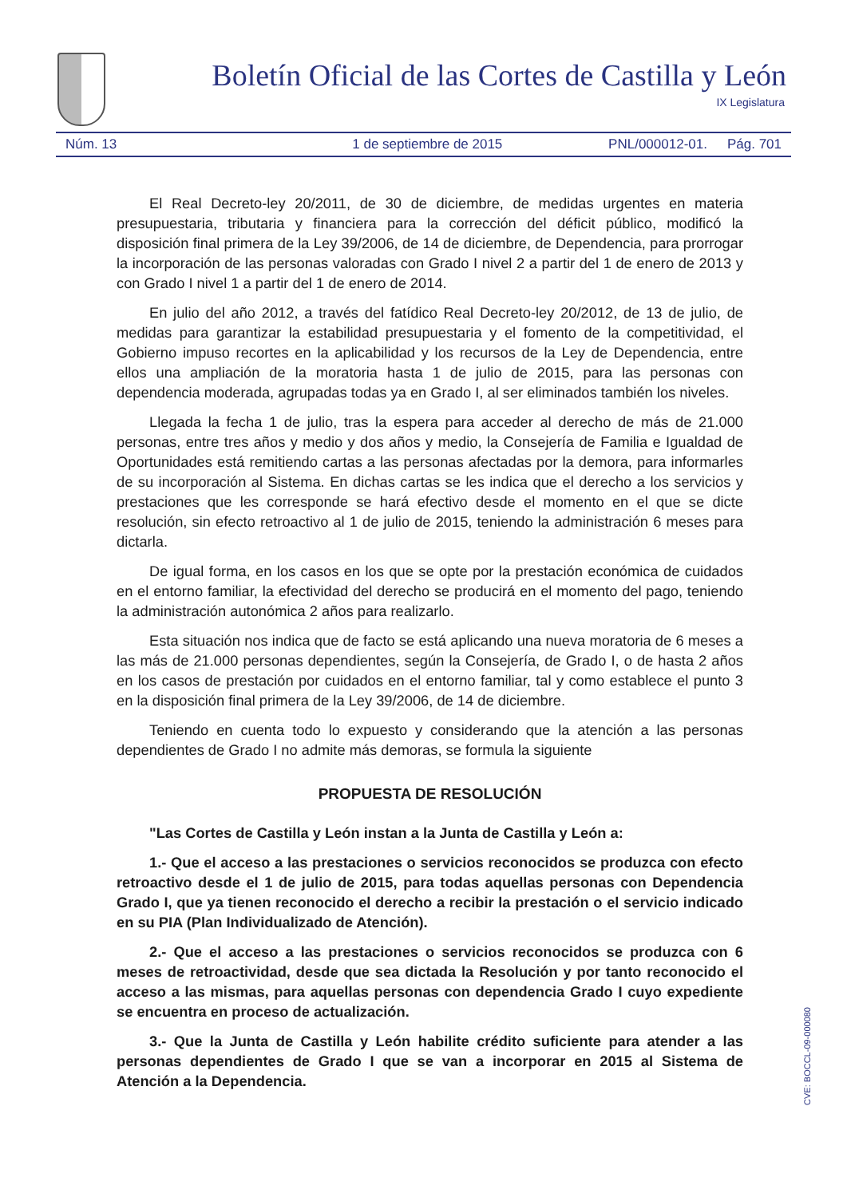Boletín Oficial de las Cortes de Castilla y León
IX Legislatura
Núm. 13 1 de septiembre de 2015 PNL/000012-01. Pág. 701
El Real Decreto-ley 20/2011, de 30 de diciembre, de medidas urgentes en materia presupuestaria, tributaria y financiera para la corrección del déficit público, modificó la disposición final primera de la Ley 39/2006, de 14 de diciembre, de Dependencia, para prorrogar la incorporación de las personas valoradas con Grado I nivel 2 a partir del 1 de enero de 2013 y con Grado I nivel 1 a partir del 1 de enero de 2014.
En julio del año 2012, a través del fatídico Real Decreto-ley 20/2012, de 13 de julio, de medidas para garantizar la estabilidad presupuestaria y el fomento de la competitividad, el Gobierno impuso recortes en la aplicabilidad y los recursos de la Ley de Dependencia, entre ellos una ampliación de la moratoria hasta 1 de julio de 2015, para las personas con dependencia moderada, agrupadas todas ya en Grado I, al ser eliminados también los niveles.
Llegada la fecha 1 de julio, tras la espera para acceder al derecho de más de 21.000 personas, entre tres años y medio y dos años y medio, la Consejería de Familia e Igualdad de Oportunidades está remitiendo cartas a las personas afectadas por la demora, para informarles de su incorporación al Sistema. En dichas cartas se les indica que el derecho a los servicios y prestaciones que les corresponde se hará efectivo desde el momento en el que se dicte resolución, sin efecto retroactivo al 1 de julio de 2015, teniendo la administración 6 meses para dictarla.
De igual forma, en los casos en los que se opte por la prestación económica de cuidados en el entorno familiar, la efectividad del derecho se producirá en el momento del pago, teniendo la administración autonómica 2 años para realizarlo.
Esta situación nos indica que de facto se está aplicando una nueva moratoria de 6 meses a las más de 21.000 personas dependientes, según la Consejería, de Grado I, o de hasta 2 años en los casos de prestación por cuidados en el entorno familiar, tal y como establece el punto 3 en la disposición final primera de la Ley 39/2006, de 14 de diciembre.
Teniendo en cuenta todo lo expuesto y considerando que la atención a las personas dependientes de Grado I no admite más demoras, se formula la siguiente
PROPUESTA DE RESOLUCIÓN
"Las Cortes de Castilla y León instan a la Junta de Castilla y León a:
1.- Que el acceso a las prestaciones o servicios reconocidos se produzca con efecto retroactivo desde el 1 de julio de 2015, para todas aquellas personas con Dependencia Grado I, que ya tienen reconocido el derecho a recibir la prestación o el servicio indicado en su PIA (Plan Individualizado de Atención).
2.- Que el acceso a las prestaciones o servicios reconocidos se produzca con 6 meses de retroactividad, desde que sea dictada la Resolución y por tanto reconocido el acceso a las mismas, para aquellas personas con dependencia Grado I cuyo expediente se encuentra en proceso de actualización.
3.- Que la Junta de Castilla y León habilite crédito suficiente para atender a las personas dependientes de Grado I que se van a incorporar en 2015 al Sistema de Atención a la Dependencia.
CVE: BOCCL-09-000080